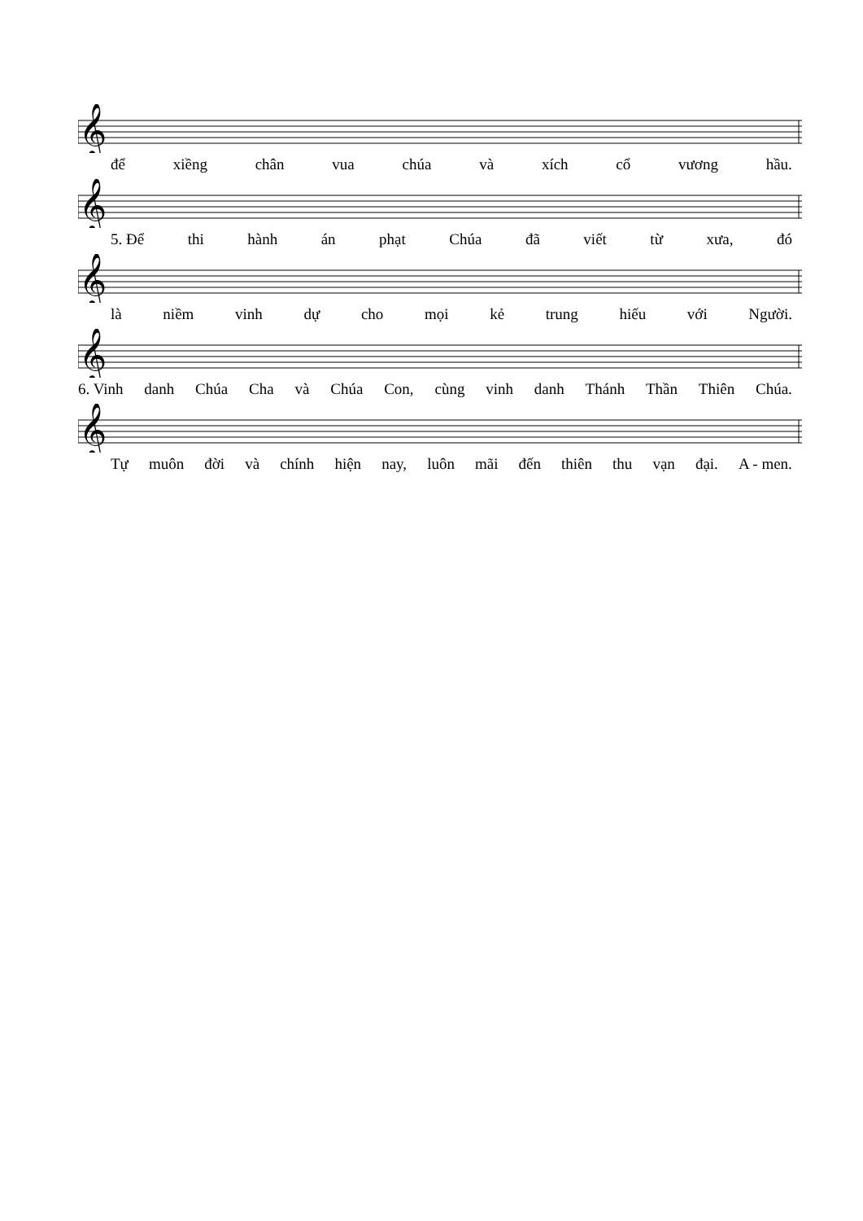𝄞
để xiềng chân vua chúa và xích cổ vương hầu.
𝄞
5. Để thi hành án phạt Chúa đã viết từ xưa, đó
𝄞
là niềm vinh dự cho mọi kẻ trung hiếu với Người.
𝄞
6. Vinh danh Chúa Cha và Chúa Con, cùng vinh danh Thánh Thần Thiên Chúa.
𝄞
Tự muôn đời và chính hiện nay, luôn mãi đến thiên thu vạn đại. A - men.